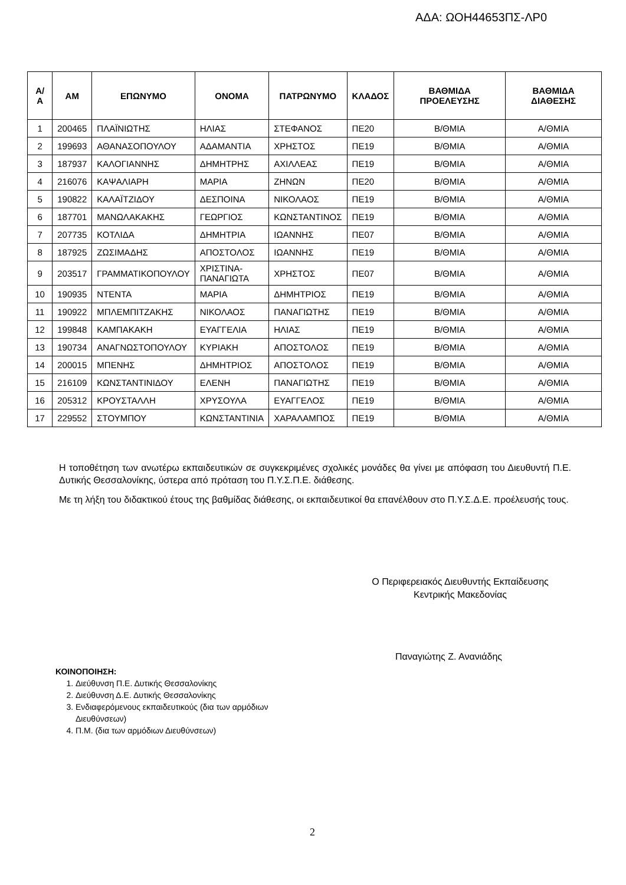ΑΔΑ: ΩΟΗ44653ΠΣ-ΛΡ0
| Α/Α | ΑΜ | ΕΠΩΝΥΜΟ | ΟΝΟΜΑ | ΠΑΤΡΩΝΥΜΟ | ΚΛΑΔΟΣ | ΒΑΘΜΙΔΑ ΠΡΟΕΛΕΥΣΗΣ | ΒΑΘΜΙΔΑ ΔΙΑΘΕΣΗΣ |
| --- | --- | --- | --- | --- | --- | --- | --- |
| 1 | 200465 | ΠΛΑΪΝΙΩΤΗΣ | ΗΛΙΑΣ | ΣΤΕΦΑΝΟΣ | ΠΕ20 | Β/ΘΜΙΑ | Α/ΘΜΙΑ |
| 2 | 199693 | ΑΘΑΝΑΣΟΠΟΥΛΟΥ | ΑΔΑΜΑΝΤΙΑ | ΧΡΗΣΤΟΣ | ΠΕ19 | Β/ΘΜΙΑ | Α/ΘΜΙΑ |
| 3 | 187937 | ΚΑΛΟΓΙΑΝΝΗΣ | ΔΗΜΗΤΡΗΣ | ΑΧΙΛΛΕΑΣ | ΠΕ19 | Β/ΘΜΙΑ | Α/ΘΜΙΑ |
| 4 | 216076 | ΚΑΨΑΛΙΑΡΗ | ΜΑΡΙΑ | ΖΗΝΩΝ | ΠΕ20 | Β/ΘΜΙΑ | Α/ΘΜΙΑ |
| 5 | 190822 | ΚΑΛΑΪΤΖΙΔΟΥ | ΔΕΣΠΟΙΝΑ | ΝΙΚΟΛΑΟΣ | ΠΕ19 | Β/ΘΜΙΑ | Α/ΘΜΙΑ |
| 6 | 187701 | ΜΑΝΩΛΑΚΑΚΗΣ | ΓΕΩΡΓΙΟΣ | ΚΩΝΣΤΑΝΤΙΝΟΣ | ΠΕ19 | Β/ΘΜΙΑ | Α/ΘΜΙΑ |
| 7 | 207735 | ΚΟΤΛΙΔΑ | ΔΗΜΗΤΡΙΑ | ΙΩΑΝΝΗΣ | ΠΕ07 | Β/ΘΜΙΑ | Α/ΘΜΙΑ |
| 8 | 187925 | ΖΩΣΙΜΑΔΗΣ | ΑΠΟΣΤΟΛΟΣ | ΙΩΑΝΝΗΣ | ΠΕ19 | Β/ΘΜΙΑ | Α/ΘΜΙΑ |
| 9 | 203517 | ΓΡΑΜΜΑΤΙΚΟΠΟΥΛΟΥ | ΧΡΙΣΤΙΝΑ- ΠΑΝΑΓΙΩΤΑ | ΧΡΗΣΤΟΣ | ΠΕ07 | Β/ΘΜΙΑ | Α/ΘΜΙΑ |
| 10 | 190935 | ΝΤΕΝΤΑ | ΜΑΡΙΑ | ΔΗΜΗΤΡΙΟΣ | ΠΕ19 | Β/ΘΜΙΑ | Α/ΘΜΙΑ |
| 11 | 190922 | ΜΠΛΕΜΠΙΤΖΑΚΗΣ | ΝΙΚΟΛΑΟΣ | ΠΑΝΑΓΙΩΤΗΣ | ΠΕ19 | Β/ΘΜΙΑ | Α/ΘΜΙΑ |
| 12 | 199848 | ΚΑΜΠΑΚΑΚΗ | ΕΥΑΓΓΕΛΙΑ | ΗΛΙΑΣ | ΠΕ19 | Β/ΘΜΙΑ | Α/ΘΜΙΑ |
| 13 | 190734 | ΑΝΑΓΝΩΣΤΟΠΟΥΛΟΥ | ΚΥΡΙΑΚΗ | ΑΠΟΣΤΟΛΟΣ | ΠΕ19 | Β/ΘΜΙΑ | Α/ΘΜΙΑ |
| 14 | 200015 | ΜΠΕΝΗΣ | ΔΗΜΗΤΡΙΟΣ | ΑΠΟΣΤΟΛΟΣ | ΠΕ19 | Β/ΘΜΙΑ | Α/ΘΜΙΑ |
| 15 | 216109 | ΚΩΝΣΤΑΝΤΙΝΙΔΟΥ | ΕΛΕΝΗ | ΠΑΝΑΓΙΩΤΗΣ | ΠΕ19 | Β/ΘΜΙΑ | Α/ΘΜΙΑ |
| 16 | 205312 | ΚΡΟΥΣΤΑΛΛΗ | ΧΡΥΣΟΥΛΑ | ΕΥΑΓΓΕΛΟΣ | ΠΕ19 | Β/ΘΜΙΑ | Α/ΘΜΙΑ |
| 17 | 229552 | ΣΤΟΥΜΠΟΥ | ΚΩΝΣΤΑΝΤΙΝΙΑ | ΧΑΡΑΛΑΜΠΟΣ | ΠΕ19 | Β/ΘΜΙΑ | Α/ΘΜΙΑ |
Η τοποθέτηση των ανωτέρω εκπαιδευτικών σε συγκεκριμένες σχολικές μονάδες θα γίνει με απόφαση του Διευθυντή Π.Ε. Δυτικής Θεσσαλονίκης, ύστερα από πρόταση του Π.Υ.Σ.Π.Ε. διάθεσης.
Με τη λήξη του διδακτικού έτους της βαθμίδας διάθεσης, οι εκπαιδευτικοί θα επανέλθουν στο Π.Υ.Σ.Δ.Ε. προέλευσής τους.
Ο Περιφερειακός Διευθυντής Εκπαίδευσης
Κεντρικής Μακεδονίας
Παναγιώτης Ζ. Ανανιάδης
ΚΟΙΝΟΠΟΙΗΣΗ:
1. Διεύθυνση Π.Ε. Δυτικής Θεσσαλονίκης
2. Διεύθυνση Δ.Ε. Δυτικής Θεσσαλονίκης
3. Ενδιαφερόμενους εκπαιδευτικούς (δια των αρμόδιων Διευθύνσεων)
4. Π.Μ. (δια των αρμόδιων Διευθύνσεων)
2